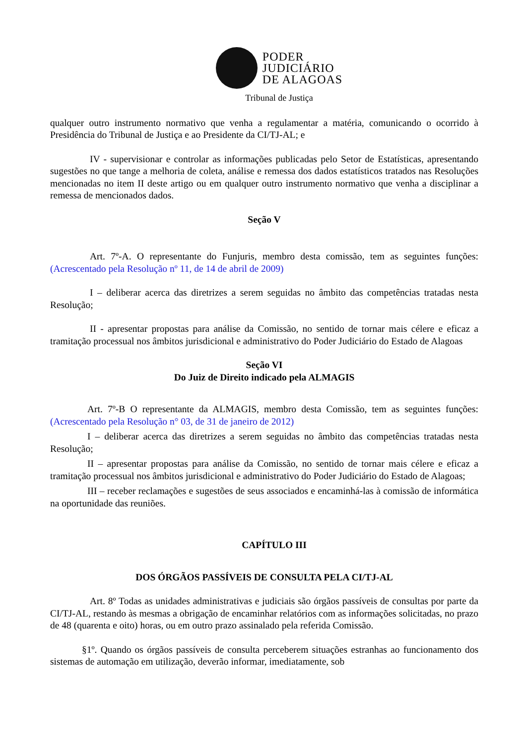PODER
JUDICIÁRIO
DE ALAGOAS
Tribunal de Justiça
qualquer outro instrumento normativo que venha a regulamentar a matéria, comunicando o ocorrido à Presidência do Tribunal de Justiça e ao Presidente da CI/TJ-AL; e
IV - supervisionar e controlar as informações publicadas pelo Setor de Estatísticas, apresentando sugestões no que tange a melhoria de coleta, análise e remessa dos dados estatísticos tratados nas Resoluções mencionadas no item II deste artigo ou em qualquer outro instrumento normativo que venha a disciplinar a remessa de mencionados dados.
Seção V
Art. 7º-A. O representante do Funjuris, membro desta comissão, tem as seguintes funções: (Acrescentado pela Resolução nº 11, de 14 de abril de 2009)
I – deliberar acerca das diretrizes a serem seguidas no âmbito das competências tratadas nesta Resolução;
II - apresentar propostas para análise da Comissão, no sentido de tornar mais célere e eficaz a tramitação processual nos âmbitos jurisdicional e administrativo do Poder Judiciário do Estado de Alagoas
Seção VI
Do Juiz de Direito indicado pela ALMAGIS
Art. 7º-B O representante da ALMAGIS, membro desta Comissão, tem as seguintes funções: (Acrescentado pela Resolução n° 03, de 31 de janeiro de 2012)
I – deliberar acerca das diretrizes a serem seguidas no âmbito das competências tratadas nesta Resolução;
II – apresentar propostas para análise da Comissão, no sentido de tornar mais célere e eficaz a tramitação processual nos âmbitos jurisdicional e administrativo do Poder Judiciário do Estado de Alagoas;
III – receber reclamações e sugestões de seus associados e encaminhá-las à comissão de informática na oportunidade das reuniões.
CAPÍTULO III
DOS ÓRGÃOS PASSÍVEIS DE CONSULTA PELA CI/TJ-AL
Art. 8º Todas as unidades administrativas e judiciais são órgãos passíveis de consultas por parte da CI/TJ-AL, restando às mesmas a obrigação de encaminhar relatórios com as informações solicitadas, no prazo de 48 (quarenta e oito) horas, ou em outro prazo assinalado pela referida Comissão.
§1º. Quando os órgãos passíveis de consulta perceberem situações estranhas ao funcionamento dos sistemas de automação em utilização, deverão informar, imediatamente, sob